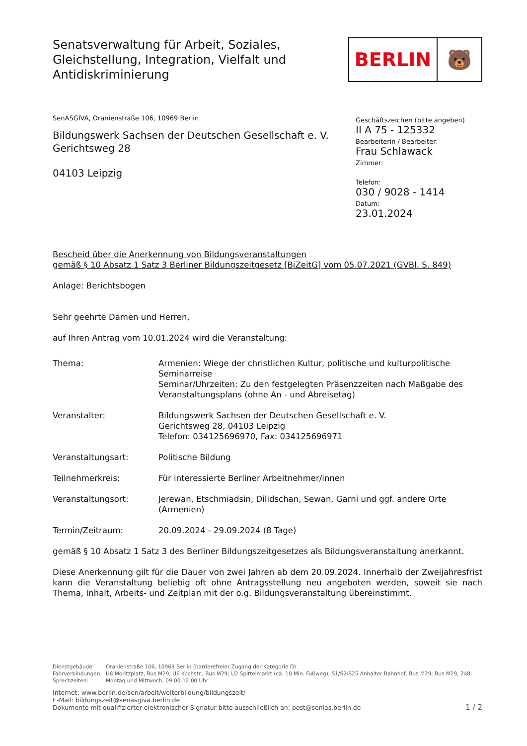Senatsverwaltung für Arbeit, Soziales,
Gleichstellung, Integration, Vielfalt und
Antidiskriminierung
BERLIN 🐻
SenASGIVA, Oranienstraße 106, 10969 Berlin
Bildungswerk Sachsen der Deutschen Gesellschaft e. V.
Gerichtsweg 28
04103 Leipzig
Geschäftszeichen (bitte angeben)
II A 75 - 125332
Bearbeiterin / Bearbeiter:
Frau Schlawack
Zimmer:
Telefon:
030 / 9028 - 1414
Datum:
23.01.2024
Bescheid über die Anerkennung von Bildungsveranstaltungen
gemäß § 10 Absatz 1 Satz 3 Berliner Bildungszeitgesetz [BiZeitG] vom 05.07.2021 (GVBl. S. 849)
Anlage: Berichtsbogen
Sehr geehrte Damen und Herren,
auf Ihren Antrag vom 10.01.2024 wird die Veranstaltung:
| Thema: | Armenien: Wiege der christlichen Kultur, politische und kulturpolitische Seminarreise Seminar/Uhrzeiten: Zu den festgelegten Präsenzzeiten nach Maßgabe des Veranstaltungsplans (ohne An - und Abreisetag) |
| Veranstalter: | Bildungswerk Sachsen der Deutschen Gesellschaft e. V. Gerichtsweg 28, 04103 Leipzig Telefon: 034125696970, Fax: 034125696971 |
| Veranstaltungsart: | Politische Bildung |
| Teilnehmerkreis: | Für interessierte Berliner Arbeitnehmer/innen |
| Veranstaltungsort: | Jerewan, Etschmiadsin, Dilidschan, Sewan, Garni und ggf. andere Orte (Armenien) |
| Termin/Zeitraum: | 20.09.2024 - 29.09.2024 (8 Tage) |
gemäß § 10 Absatz 1 Satz 3 des Berliner Bildungszeitgesetzes als Bildungsveranstaltung anerkannt.
Diese Anerkennung gilt für die Dauer von zwei Jahren ab dem 20.09.2024. Innerhalb der Zweijahresfrist kann die Veranstaltung beliebig oft ohne Antragsstellung neu angeboten werden, soweit sie nach Thema, Inhalt, Arbeits- und Zeitplan mit der o.g. Bildungsveranstaltung übereinstimmt.
| Dienstgebäude: | Oranienstraße 106, 10969 Berlin (barrierefreier Zugang der Kategorie D) |
| Fahrverbindungen: | U8 Moritzplatz, Bus M29; U6 Kochstr., Bus M29; U2 Spittelmarkt (ca. 10 Min. Fußweg); S1/S2/S25 Anhalter Bahnhof, Bus M29; Bus M29, 248; |
| Sprechzeiten: | Montag und Mittwoch, 09.00-12.00 Uhr |
Internet: www.berlin.de/sen/arbeit/weiterbildung/bildungszeit/
E-Mail: bildungszeit@senasgiva.berlin.de
Dokumente mit qualifizierter elektronischer Signatur bitte ausschließlich an: post@senias.berlin.de
1 / 2